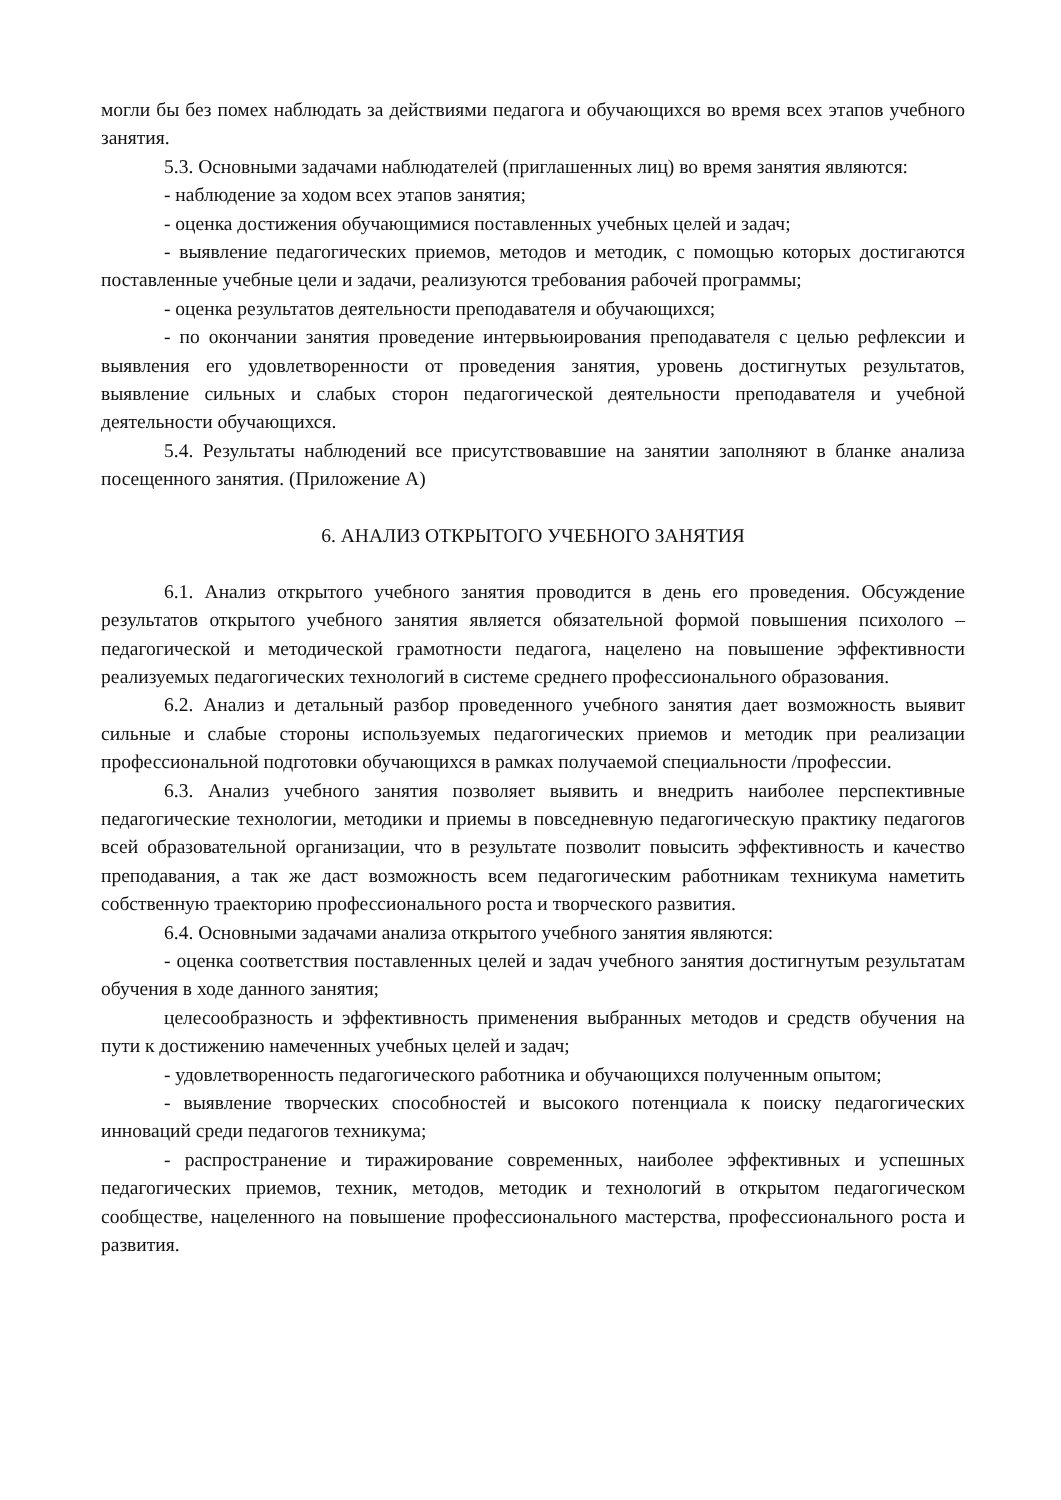могли бы без помех наблюдать за действиями педагога и обучающихся во время всех этапов учебного занятия.
5.3. Основными задачами наблюдателей (приглашенных лиц) во время занятия являются:
- наблюдение за ходом всех этапов занятия;
- оценка достижения обучающимися поставленных учебных целей и задач;
- выявление педагогических приемов, методов и методик, с помощью которых достигаются поставленные учебные цели и задачи, реализуются требования рабочей программы;
- оценка результатов деятельности преподавателя и обучающихся;
- по окончании занятия проведение интервьюирования преподавателя с целью рефлексии и выявления его удовлетворенности от проведения занятия, уровень достигнутых результатов, выявление сильных и слабых сторон педагогической деятельности преподавателя и учебной деятельности обучающихся.
5.4. Результаты наблюдений все присутствовавшие на занятии заполняют в бланке анализа посещенного занятия. (Приложение А)
6. АНАЛИЗ ОТКРЫТОГО УЧЕБНОГО ЗАНЯТИЯ
6.1. Анализ открытого учебного занятия проводится в день его проведения. Обсуждение результатов открытого учебного занятия является обязательной формой повышения психолого – педагогической и методической грамотности педагога, нацелено на повышение эффективности реализуемых педагогических технологий в системе среднего профессионального образования.
6.2. Анализ и детальный разбор проведенного учебного занятия дает возможность выявит сильные и слабые стороны используемых педагогических приемов и методик при реализации профессиональной подготовки обучающихся в рамках получаемой специальности /профессии.
6.3. Анализ учебного занятия позволяет выявить и внедрить наиболее перспективные педагогические технологии, методики и приемы в повседневную педагогическую практику педагогов всей образовательной организации, что в результате позволит повысить эффективность и качество преподавания, а так же даст возможность всем педагогическим работникам техникума наметить собственную траекторию профессионального роста и творческого развития.
6.4. Основными задачами анализа открытого учебного занятия являются:
- оценка соответствия поставленных целей и задач учебного занятия достигнутым результатам обучения в ходе данного занятия;
целесообразность и эффективность применения выбранных методов и средств обучения на пути к достижению намеченных учебных целей и задач;
- удовлетворенность педагогического работника и обучающихся полученным опытом;
- выявление творческих способностей и высокого потенциала к поиску педагогических инноваций среди педагогов техникума;
- распространение и тиражирование современных, наиболее эффективных и успешных педагогических приемов, техник, методов, методик и технологий в открытом педагогическом сообществе, нацеленного на повышение профессионального мастерства, профессионального роста и развития.